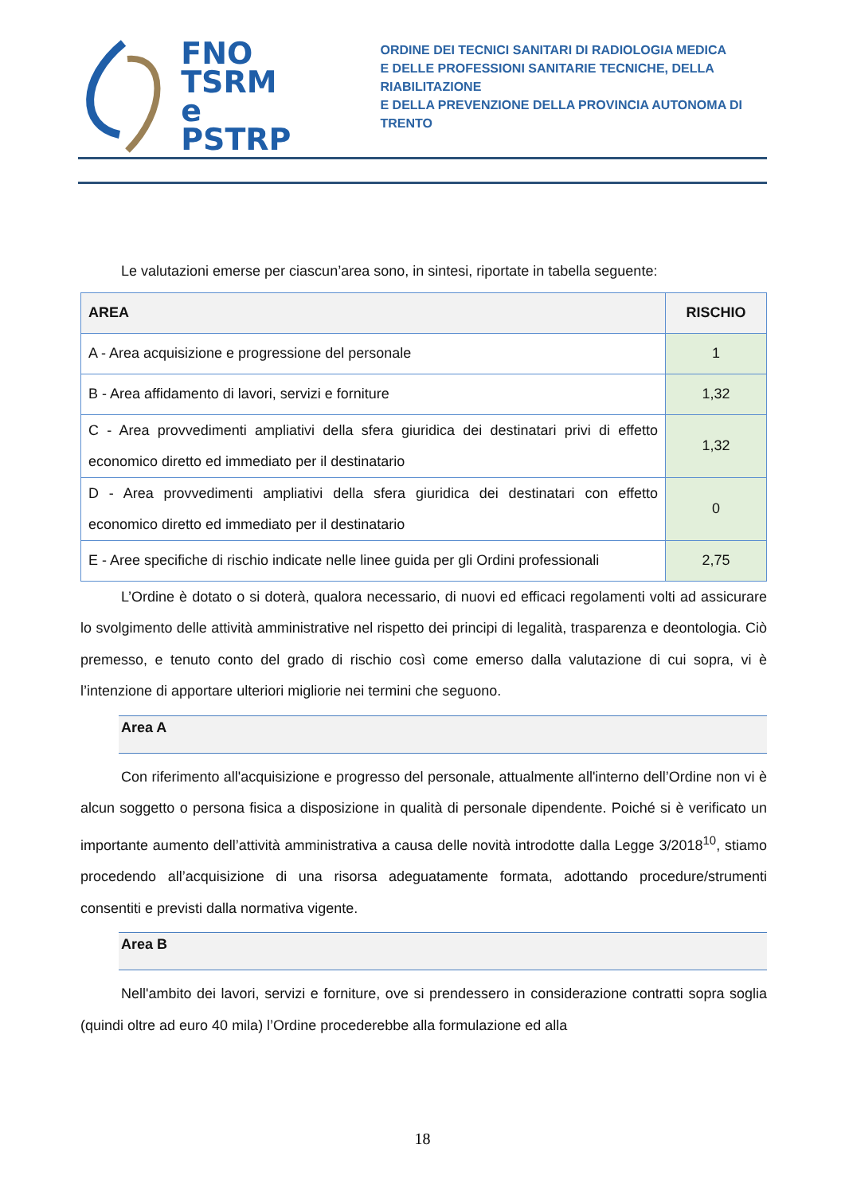FNO
TSRM e
PSTRP
ORDINE DEI TECNICI SANITARI DI RADIOLOGIA MEDICA
E DELLE PROFESSIONI SANITARIE TECNICHE, DELLA RIABILITAZIONE
E DELLA PREVENZIONE DELLA PROVINCIA AUTONOMA DI TRENTO
Le valutazioni emerse per ciascun’area sono, in sintesi, riportate in tabella seguente:
| AREA | RISCHIO |
| --- | --- |
| A - Area acquisizione e progressione del personale | 1 |
| B - Area affidamento di lavori, servizi e forniture | 1,32 |
| C - Area provvedimenti ampliativi della sfera giuridica dei destinatari privi di effetto economico diretto ed immediato per il destinatario | 1,32 |
| D - Area provvedimenti ampliativi della sfera giuridica dei destinatari con effetto economico diretto ed immediato per il destinatario | 0 |
| E - Aree specifiche di rischio indicate nelle linee guida per gli Ordini professionali | 2,75 |
L’Ordine è dotato o si doterà, qualora necessario, di nuovi ed efficaci regolamenti volti ad assicurare lo svolgimento delle attività amministrative nel rispetto dei principi di legalità, trasparenza e deontologia. Ciò premesso, e tenuto conto del grado di rischio così come emerso dalla valutazione di cui sopra, vi è l’intenzione di apportare ulteriori migliorie nei termini che seguono.
Area A
Con riferimento all'acquisizione e progresso del personale, attualmente all'interno dell’Ordine non vi è alcun soggetto o persona fisica a disposizione in qualità di personale dipendente. Poiché si è verificato un importante aumento dell’attività amministrativa a causa delle novità introdotte dalla Legge 3/2018<sup>10</sup>, stiamo procedendo all’acquisizione di una risorsa adeguatamente formata, adottando procedure/strumenti consentiti e previsti dalla normativa vigente.
Area B
Nell'ambito dei lavori, servizi e forniture, ove si prendessero in considerazione contratti sopra soglia (quindi oltre ad euro 40 mila) l’Ordine procederebbe alla formulazione ed alla
18